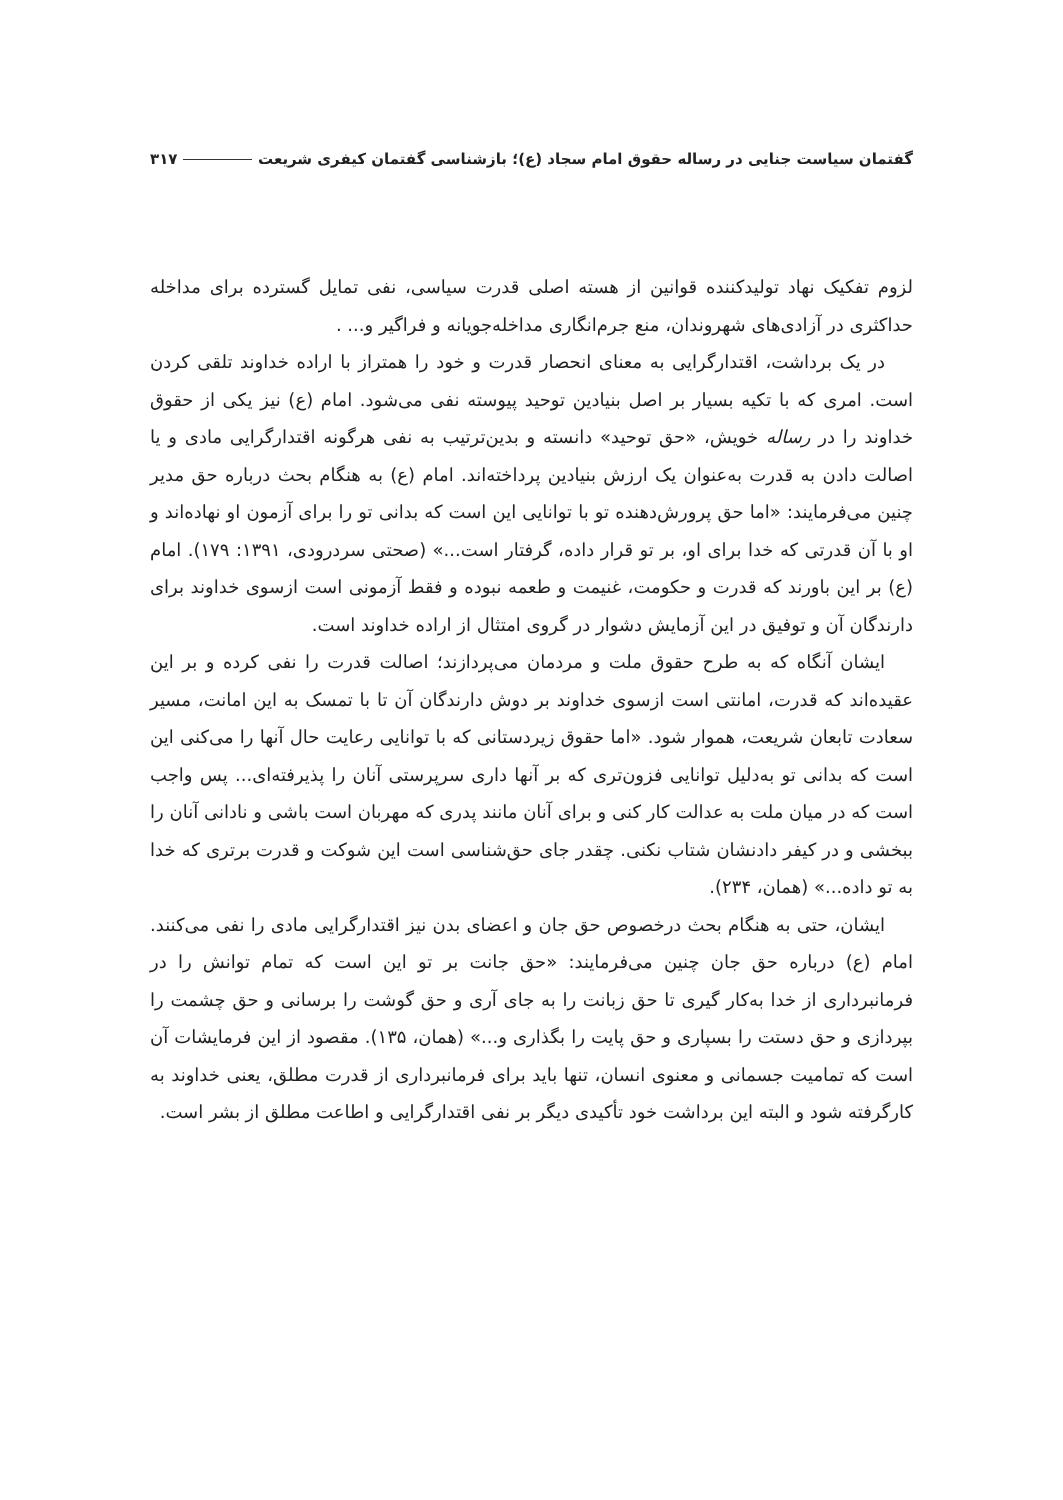گفتمان سیاست جنایی در رساله حقوق امام سجاد (ع)؛ بازشناسی گفتمان کیفری شریعت ۳۱۷
لزوم تفکیک نهاد تولیدکننده قوانین از هسته اصلی قدرت سیاسی، نفی تمایل گسترده برای مداخله حداکثری در آزادی‌های شهروندان، منع جرم‌انگاری مداخله‌جویانه و فراگیر و... .
در یک برداشت، اقتدارگرایی به معنای انحصار قدرت و خود را همتراز با اراده خداوند تلقی کردن است. امری که با تکیه بسیار بر اصل بنیادین توحید پیوسته نفی می‌شود. امام (ع) نیز یکی از حقوق خداوند را در رساله خویش، «حق توحید» دانسته و بدین‌ترتیب به نفی هرگونه اقتدارگرایی مادی و یا اصالت دادن به قدرت به‌عنوان یک ارزش بنیادین پرداخته‌اند. امام (ع) به هنگام بحث درباره حق مدیر چنین می‌فرمایند: «اما حق پرورش‌دهنده تو با توانایی این است که بدانی تو را برای آزمون او نهاده‌اند و او با آن قدرتی که خدا برای او، بر تو قرار داده، گرفتار است...» (صحتی سردرودی، ۱۳۹۱: ۱۷۹). امام (ع) بر این باورند که قدرت و حکومت، غنیمت و طعمه نبوده و فقط آزمونی است ازسوی خداوند برای دارندگان آن و توفیق در این آزمایش دشوار در گروی امتثال از اراده خداوند است.
ایشان آنگاه که به طرح حقوق ملت و مردمان می‌پردازند؛ اصالت قدرت را نفی کرده و بر این عقیده‌اند که قدرت، امانتی است ازسوی خداوند بر دوش دارندگان آن تا با تمسک به این امانت، مسیر سعادت تابعان شریعت، هموار شود. «اما حقوق زیردستانی که با توانایی رعایت حال آنها را می‌کنی این است که بدانی تو به‌دلیل توانایی فزون‌تری که بر آنها داری سرپرستی آنان را پذیرفته‌ای... پس واجب است که در میان ملت به عدالت کار کنی و برای آنان مانند پدری که مهربان است باشی و نادانی آنان را ببخشی و در کیفر دادنشان شتاب نکنی. چقدر جای حق‌شناسی است این شوکت و قدرت برتری که خدا به تو داده...» (همان، ۲۳۴).
ایشان، حتی به هنگام بحث درخصوص حق جان و اعضای بدن نیز اقتدارگرایی مادی را نفی می‌کنند. امام (ع) درباره حق جان چنین می‌فرمایند: «حق جانت بر تو این است که تمام توانش را در فرمانبرداری از خدا به‌کار گیری تا حق زبانت را به جای آری و حق گوشت را برسانی و حق چشمت را بپردازی و حق دستت را بسپاری و حق پایت را بگذاری و...» (همان، ۱۳۵). مقصود از این فرمایشات آن است که تمامیت جسمانی و معنوی انسان، تنها باید برای فرمانبرداری از قدرت مطلق، یعنی خداوند به کارگرفته شود و البته این برداشت خود تأکیدی دیگر بر نفی اقتدارگرایی و اطاعت مطلق از بشر است.